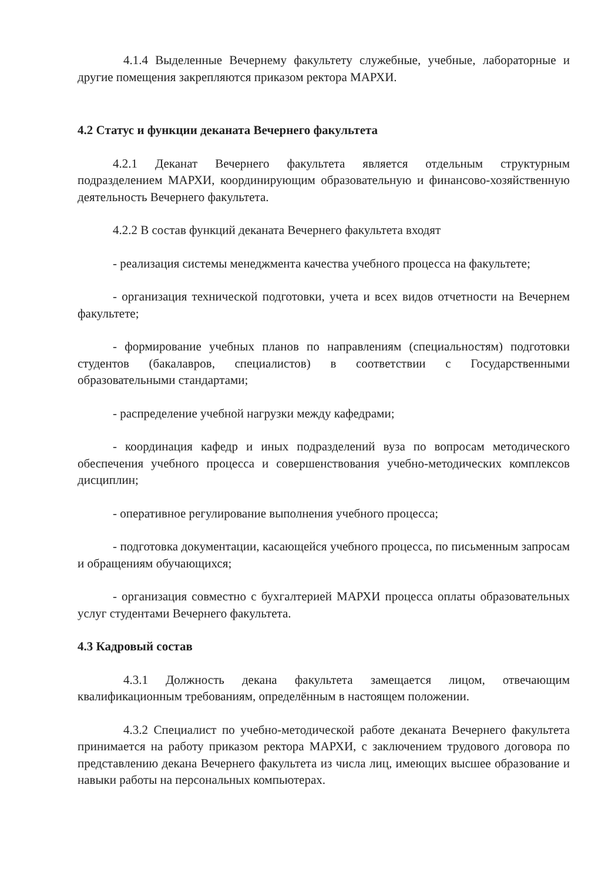4.1.4 Выделенные Вечернему факультету служебные, учебные, лабораторные и другие помещения закрепляются приказом ректора МАРХИ.
4.2 Статус и функции деканата Вечернего факультета
4.2.1 Деканат Вечернего факультета является отдельным структурным подразделением МАРХИ, координирующим образовательную и финансово-хозяйственную деятельность Вечернего факультета.
4.2.2 В состав функций деканата Вечернего факультета входят
- реализация системы менеджмента качества учебного процесса на факультете;
- организация технической подготовки, учета и всех видов отчетности на Вечернем факультете;
- формирование учебных планов по направлениям (специальностям) подготовки студентов (бакалавров, специалистов) в соответствии с Государственными образовательными стандартами;
- распределение учебной нагрузки между кафедрами;
- координация кафедр и иных подразделений вуза по вопросам методического обеспечения учебного процесса и совершенствования учебно-методических комплексов дисциплин;
- оперативное регулирование выполнения учебного процесса;
- подготовка документации, касающейся учебного процесса, по письменным запросам и обращениям обучающихся;
- организация совместно с бухгалтерией МАРХИ процесса оплаты образовательных услуг студентами Вечернего факультета.
4.3 Кадровый состав
4.3.1 Должность декана факультета замещается лицом, отвечающим квалификационным требованиям, определённым в настоящем положении.
4.3.2 Специалист по учебно-методической работе деканата Вечернего факультета принимается на работу приказом ректора МАРХИ, с заключением трудового договора по представлению декана Вечернего факультета из числа лиц, имеющих высшее образование и навыки работы на персональных компьютерах.